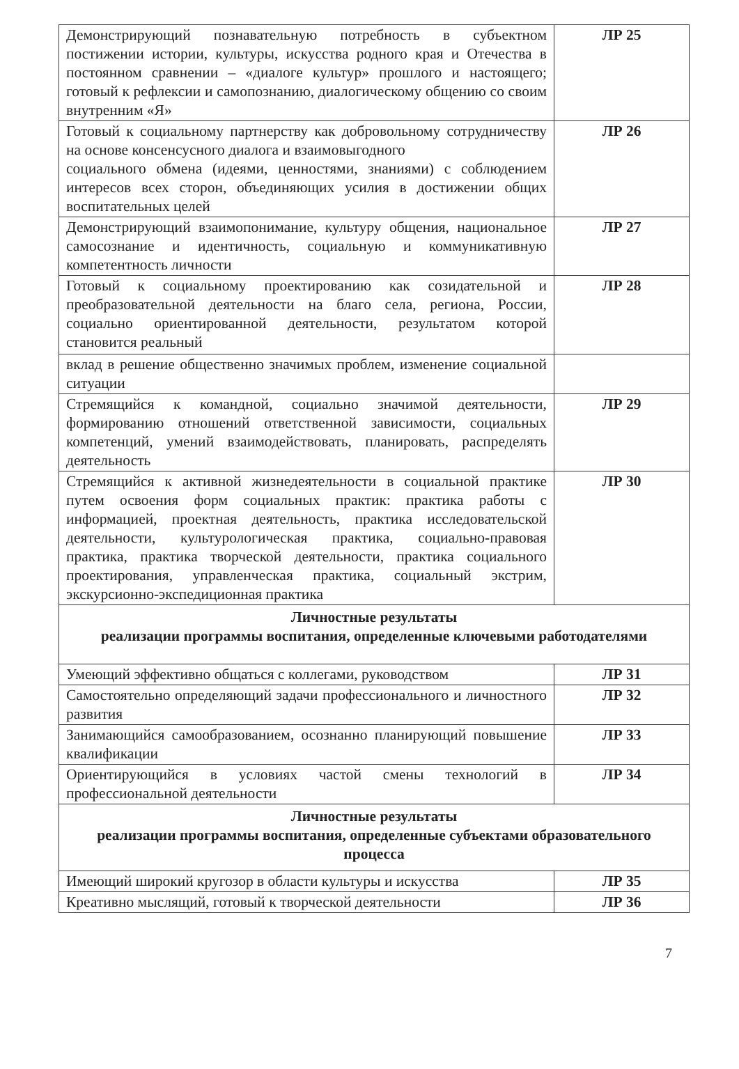| Демонстрирующий познавательную потребность в субъектном постижении истории, культуры, искусства родного края и Отечества в постоянном сравнении – «диалоге культур» прошлого и настоящего; готовый к рефлексии и самопознанию, диалогическому общению со своим внутренним «Я» | ЛР 25 |
| Готовый к социальному партнерству как добровольному сотрудничеству на основе консенсусного диалога и взаимовыгодного социального обмена (идеями, ценностями, знаниями) с соблюдением интересов всех сторон, объединяющих усилия в достижении общих воспитательных целей | ЛР 26 |
| Демонстрирующий взаимопонимание, культуру общения, национальное самосознание и идентичность, социальную и коммуникативную компетентность личности | ЛР 27 |
| Готовый к социальному проектированию как созидательной и преобразовательной деятельности на благо села, региона, России, социально ориентированной деятельности, результатом которой становится реальный | ЛР 28 |
| вклад в решение общественно значимых проблем, изменение социальной ситуации | |
| Стремящийся к командной, социально значимой деятельности, формированию отношений ответственной зависимости, социальных компетенций, умений взаимодействовать, планировать, распределять деятельность | ЛР 29 |
| Стремящийся к активной жизнедеятельности в социальной практике путем освоения форм социальных практик: практика работы с информацией, проектная деятельность, практика исследовательской деятельности, культурологическая практика, социально-правовая практика, практика творческой деятельности, практика социального проектирования, управленческая практика, социальный экстрим, экскурсионно-экспедиционная практика | ЛР 30 |
| Личностные результаты реализации программы воспитания, определенные ключевыми работодателями | |
| Умеющий эффективно общаться с коллегами, руководством | ЛР 31 |
| Самостоятельно определяющий задачи профессионального и личностного развития | ЛР 32 |
| Занимающийся самообразованием, осознанно планирующий повышение квалификации | ЛР 33 |
| Ориентирующийся в условиях частой смены технологий в профессиональной деятельности | ЛР 34 |
| Личностные результаты реализации программы воспитания, определенные субъектами образовательного процесса | |
| Имеющий широкий кругозор в области культуры и искусства | ЛР 35 |
| Креативно мыслящий, готовый к творческой деятельности | ЛР 36 |
7